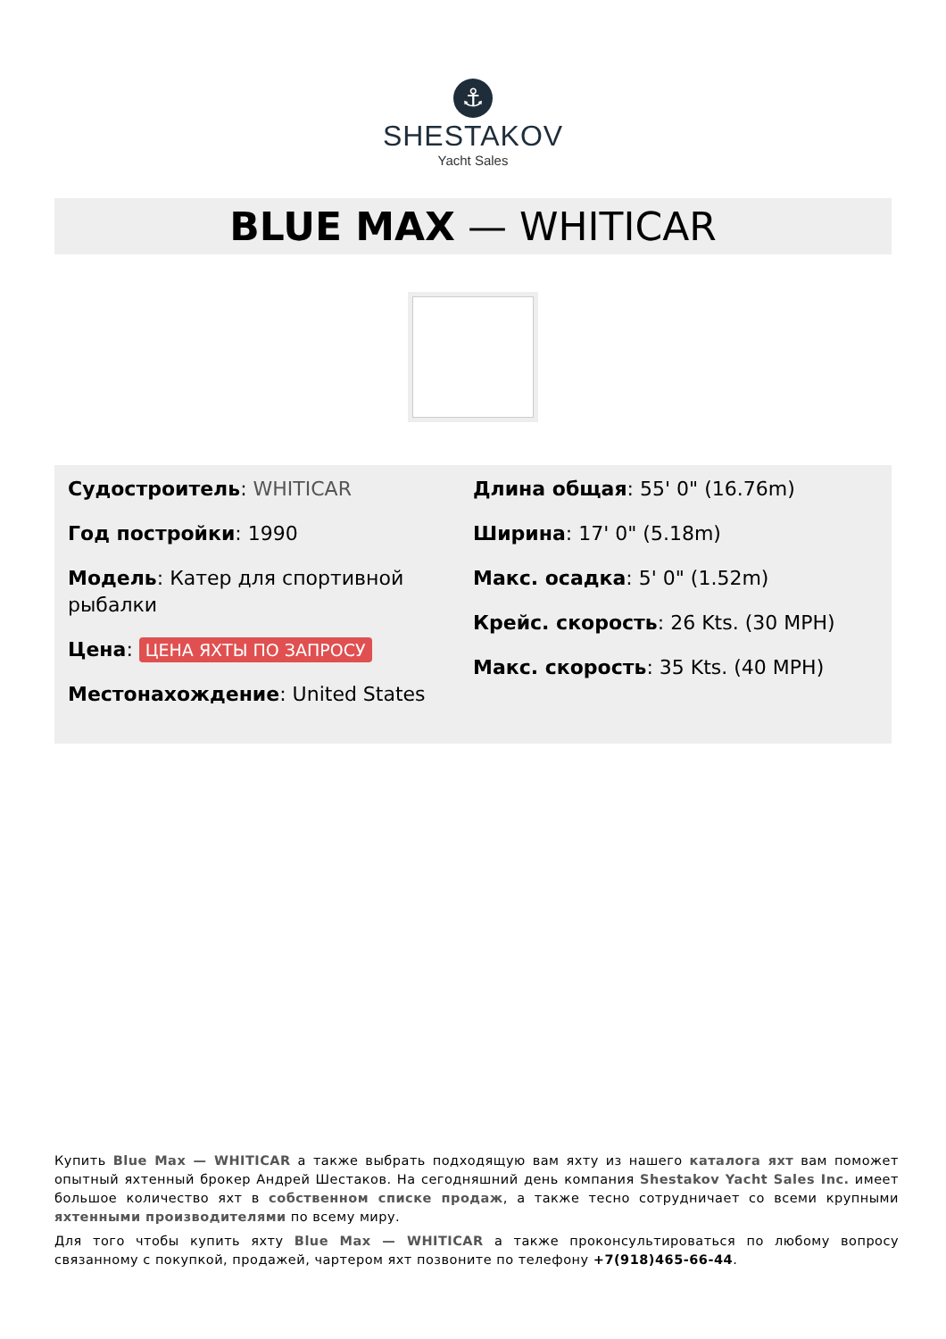⚓
SHESTAKOV
Yacht Sales
BLUE MAX — WHITICAR
Судостроитель: WHITICAR
Год постройки: 1990
Модель: Катер для спортивной рыбалки
Цена: ЦЕНА ЯХТЫ ПО ЗАПРОСУ
Местонахождение: United States
Длина общая: 55' 0" (16.76m)
Ширина: 17' 0" (5.18m)
Макс. осадка: 5' 0" (1.52m)
Крейс. скорость: 26 Kts. (30 MPH)
Макс. скорость: 35 Kts. (40 MPH)
Купить Blue Max — WHITICAR а также выбрать подходящую вам яхту из нашего каталога яхт вам поможет опытный яхтенный брокер Андрей Шестаков. На сегодняшний день компания Shestakov Yacht Sales Inc. имеет большое количество яхт в собственном списке продаж, а также тесно сотрудничает со всеми крупными яхтенными производителями по всему миру.
Для того чтобы купить яхту Blue Max — WHITICAR а также проконсультироваться по любому вопросу связанному с покупкой, продажей, чартером яхт позвоните по телефону +7(918)465-66-44.